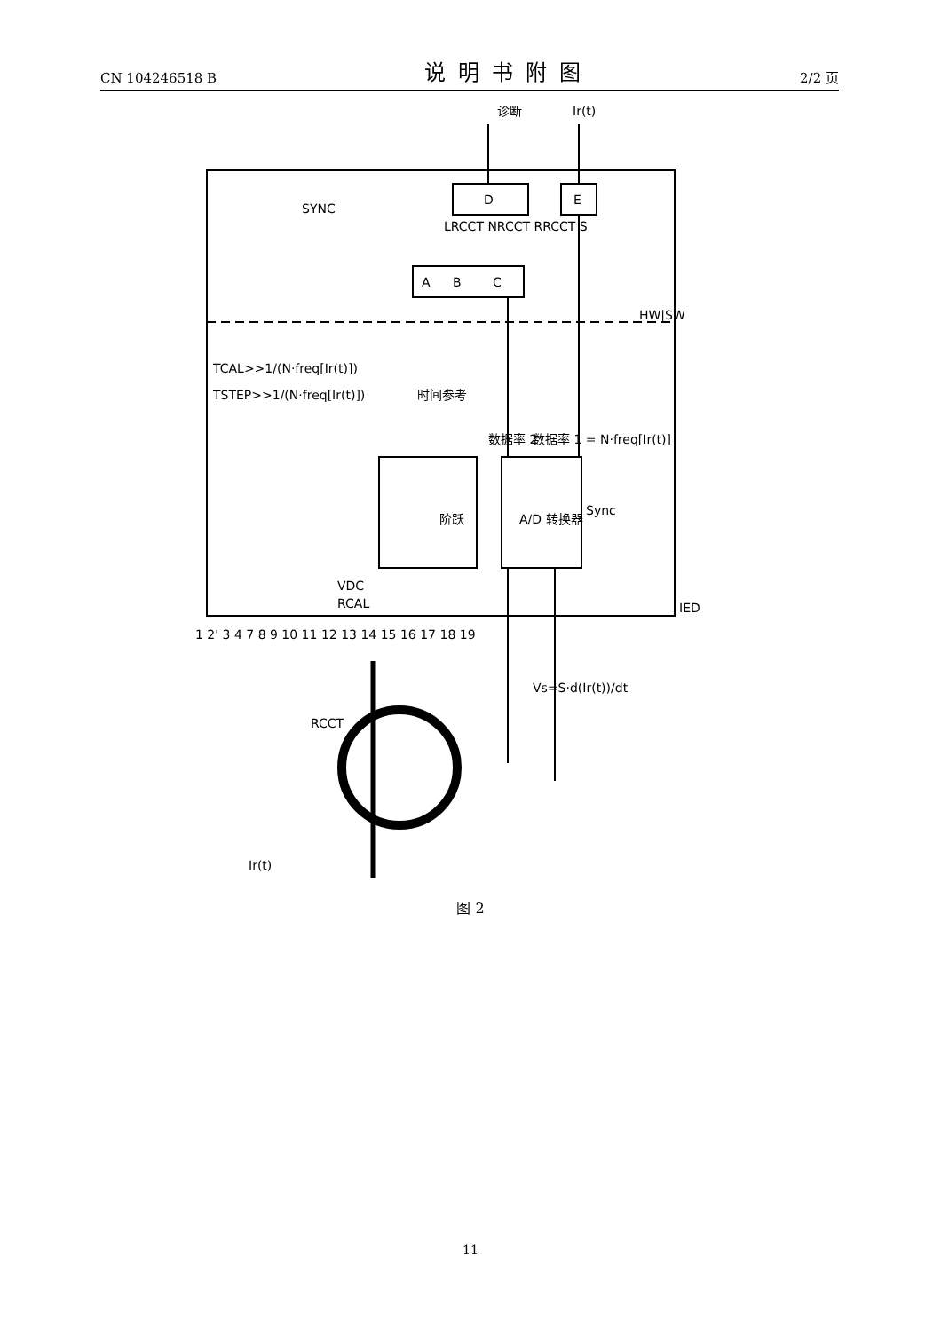CN 104246518 B 说明书附图 2/2 页
D
E
A
B
C
阶跃
A/D 转换器
诊断
Ir(t)
SYNC
TCAL>>1/(N·freq[Ir(t)])
TSTEP>>1/(N·freq[Ir(t)])
时间参考
数据率 2
数据率 1 = N·freq[Ir(t)]
Sync
HW|SW
IED
Vs=S·d(Ir(t))/dt
RCCT
Ir(t)
VDC
RCAL
LRCCT NRCCT RRCCT S
1 2' 3 4 7 8 9 10 11 12 13 14 15 16 17 18 19
图 2
11